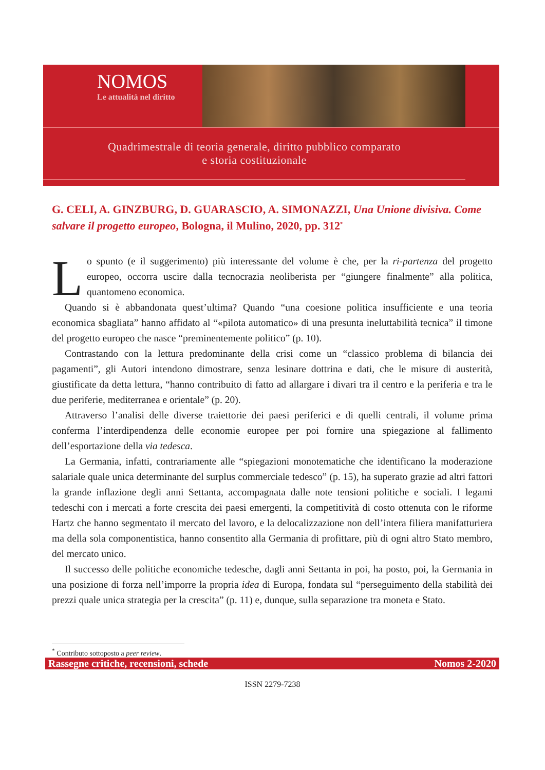NOMOS
Le attualità nel diritto
Quadrimestrale di teoria generale, diritto pubblico comparato
e storia costituzionale
G. CELI, A. GINZBURG, D. GUARASCIO, A. SIMONAZZI, Una Unione divisiva. Come salvare il progetto europeo, Bologna, il Mulino, 2020, pp. 312<sup>*</sup>
Lo spunto (e il suggerimento) più interessante del volume è che, per la ri-partenza del progetto europeo, occorra uscire dalla tecnocrazia neoliberista per “giungere finalmente” alla politica, quantomeno economica.
Quando si è abbandonata quest’ultima? Quando “una coesione politica insufficiente e una teoria economica sbagliata” hanno affidato al “«pilota automatico» di una presunta ineluttabilità tecnica” il timone del progetto europeo che nasce “preminentemente politico” (p. 10).
Contrastando con la lettura predominante della crisi come un “classico problema di bilancia dei pagamenti”, gli Autori intendono dimostrare, senza lesinare dottrina e dati, che le misure di austerità, giustificate da detta lettura, “hanno contribuito di fatto ad allargare i divari tra il centro e la periferia e tra le due periferie, mediterranea e orientale” (p. 20).
Attraverso l’analisi delle diverse traiettorie dei paesi periferici e di quelli centrali, il volume prima conferma l’interdipendenza delle economie europee per poi fornire una spiegazione al fallimento dell’esportazione della via tedesca.
La Germania, infatti, contrariamente alle “spiegazioni monotematiche che identificano la moderazione salariale quale unica determinante del surplus commerciale tedesco” (p. 15), ha superato grazie ad altri fattori la grande inflazione degli anni Settanta, accompagnata dalle note tensioni politiche e sociali. I legami tedeschi con i mercati a forte crescita dei paesi emergenti, la competitività di costo ottenuta con le riforme Hartz che hanno segmentato il mercato del lavoro, e la delocalizzazione non dell’intera filiera manifatturiera ma della sola componentistica, hanno consentito alla Germania di profittare, più di ogni altro Stato membro, del mercato unico.
Il successo delle politiche economiche tedesche, dagli anni Settanta in poi, ha posto, poi, la Germania in una posizione di forza nell’imporre la propria idea di Europa, fondata sul “perseguimento della stabilità dei prezzi quale unica strategia per la crescita” (p. 11) e, dunque, sulla separazione tra moneta e Stato.
<sup>*</sup> Contributo sottoposto a peer review.
Rassegne critiche, recensioni, schede Nomos 2-2020
ISSN 2279-7238